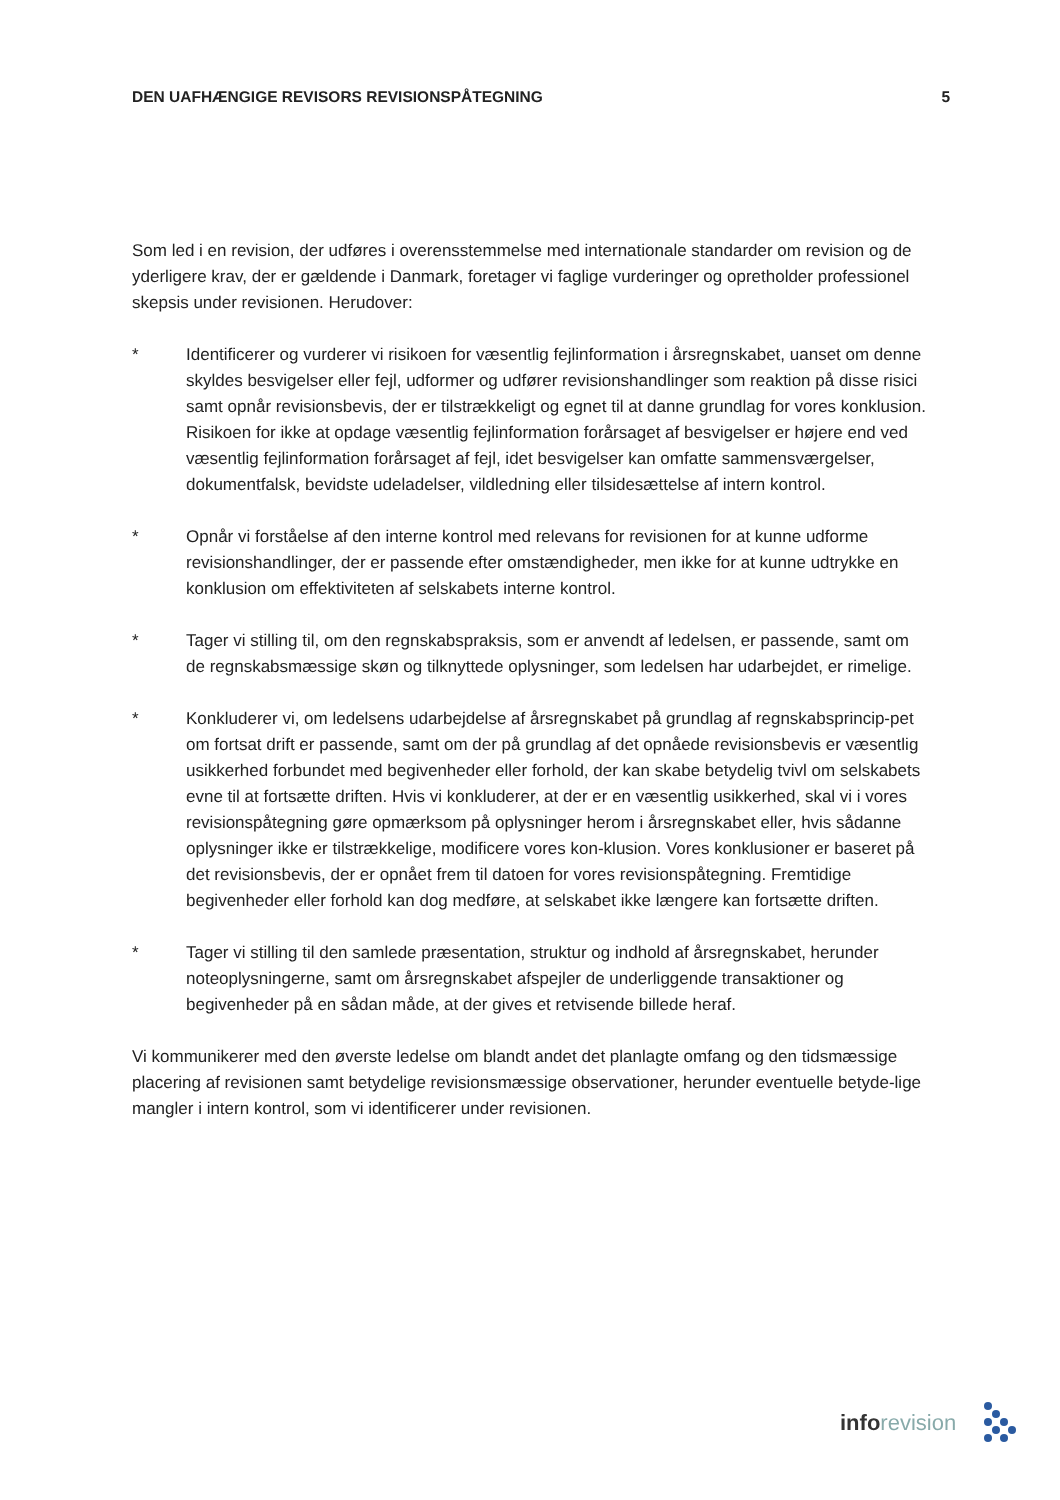DEN UAFHÆNGIGE REVISORS REVISIONSPÅTEGNING
5
Som led i en revision, der udføres i overensstemmelse med internationale standarder om revision og de yderligere krav, der er gældende i Danmark, foretager vi faglige vurderinger og opretholder professionel skepsis under revisionen. Herudover:
* Identificerer og vurderer vi risikoen for væsentlig fejlinformation i årsregnskabet, uanset om denne skyldes besvigelser eller fejl, udformer og udfører revisionshandlinger som reaktion på disse risici samt opnår revisionsbevis, der er tilstrækkeligt og egnet til at danne grundlag for vores konklusion. Risikoen for ikke at opdage væsentlig fejlinformation forårsaget af besvigelser er højere end ved væsentlig fejlinformation forårsaget af fejl, idet besvigelser kan omfatte sammensværgelser, dokumentfalsk, bevidste udeladelser, vildledning eller tilsidesættelse af intern kontrol.
* Opnår vi forståelse af den interne kontrol med relevans for revisionen for at kunne udforme revisionshandlinger, der er passende efter omstændigheder, men ikke for at kunne udtrykke en konklusion om effektiviteten af selskabets interne kontrol.
* Tager vi stilling til, om den regnskabspraksis, som er anvendt af ledelsen, er passende, samt om de regnskabsmæssige skøn og tilknyttede oplysninger, som ledelsen har udarbejdet, er rimelige.
* Konkluderer vi, om ledelsens udarbejdelse af årsregnskabet på grundlag af regnskabsprincip-pet om fortsat drift er passende, samt om der på grundlag af det opnåede revisionsbevis er væsentlig usikkerhed forbundet med begivenheder eller forhold, der kan skabe betydelig tvivl om selskabets evne til at fortsætte driften. Hvis vi konkluderer, at der er en væsentlig usikkerhed, skal vi i vores revisionspåtegning gøre opmærksom på oplysninger herom i årsregnskabet eller, hvis sådanne oplysninger ikke er tilstrækkelige, modificere vores kon-klusion. Vores konklusioner er baseret på det revisionsbevis, der er opnået frem til datoen for vores revisionspåtegning. Fremtidige begivenheder eller forhold kan dog medføre, at selskabet ikke længere kan fortsætte driften.
* Tager vi stilling til den samlede præsentation, struktur og indhold af årsregnskabet, herunder noteoplysningerne, samt om årsregnskabet afspejler de underliggende transaktioner og begivenheder på en sådan måde, at der gives et retvisende billede heraf.
Vi kommunikerer med den øverste ledelse om blandt andet det planlagte omfang og den tidsmæssige placering af revisionen samt betydelige revisionsmæssige observationer, herunder eventuelle betyde-lige mangler i intern kontrol, som vi identificerer under revisionen.
info revision